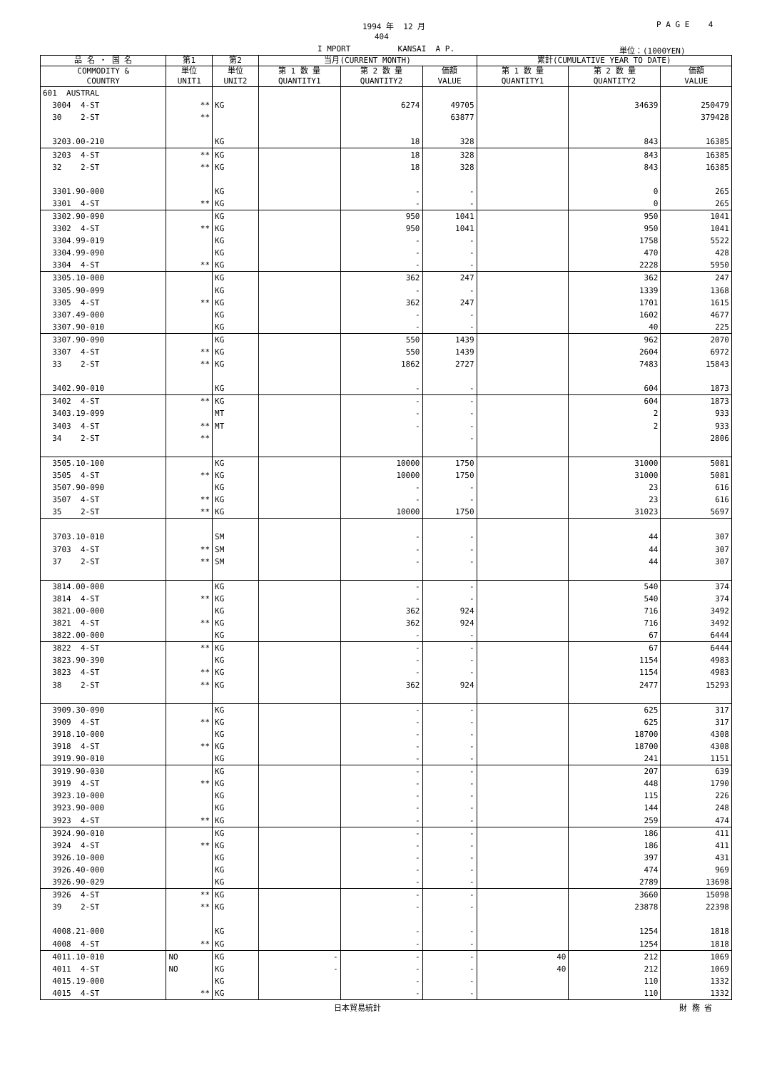1994 年 12 月
P A G E 4
404
I MPORT KANSAI A P.
単位：(1000YEN)
| 品 名 ・ 国 名 | 第1 | 第2 | 当月(CURRENT MONTH) | | | 累計(CUMULATIVE YEAR TO DATE) | | |
| --- | --- | --- | --- | --- | --- | --- | --- | --- |
| COMMODITY & COUNTRY | 単位 UNIT1 | 単位 UNIT2 | 第 1 数 量 QUANTITY1 | 第 2 数 量 QUANTITY2 | 価額 VALUE | 第 1 数 量 QUANTITY1 | 第 2 数 量 QUANTITY2 | 価額 VALUE |
| 601 AUSTRAL | | | | | | | | |
| 3004 4-ST | ** | KG | | 6274 | 49705 | | 34639 | 250479 |
| 30 2-ST | ** | | | | 63877 | | | 379428 |
| 3203.00-210 | | KG | | 18 | 328 | | 843 | 16385 |
| 3203 4-ST | ** | KG | | 18 | 328 | | 843 | 16385 |
| 32 2-ST | ** | KG | | 18 | 328 | | 843 | 16385 |
| 3301.90-000 | | KG | | - | - | | 0 | 265 |
| 3301 4-ST | ** | KG | | - | - | | 0 | 265 |
| 3302.90-090 | | KG | | 950 | 1041 | | 950 | 1041 |
| 3302 4-ST | ** | KG | | 950 | 1041 | | 950 | 1041 |
| 3304.99-019 | | KG | | - | - | | 1758 | 5522 |
| 3304.99-090 | | KG | | - | - | | 470 | 428 |
| 3304 4-ST | ** | KG | | - | - | | 2228 | 5950 |
| 3305.10-000 | | KG | | 362 | 247 | | 362 | 247 |
| 3305.90-099 | | KG | | - | - | | 1339 | 1368 |
| 3305 4-ST | ** | KG | | 362 | 247 | | 1701 | 1615 |
| 3307.49-000 | | KG | | - | - | | 1602 | 4677 |
| 3307.90-010 | | KG | | - | - | | 40 | 225 |
| 3307.90-090 | | KG | | 550 | 1439 | | 962 | 2070 |
| 3307 4-ST | ** | KG | | 550 | 1439 | | 2604 | 6972 |
| 33 2-ST | ** | KG | | 1862 | 2727 | | 7483 | 15843 |
| 3402.90-010 | | KG | | - | - | | 604 | 1873 |
| 3402 4-ST | ** | KG | | - | - | | 604 | 1873 |
| 3403.19-099 | | MT | | - | - | | 2 | 933 |
| 3403 4-ST | ** | MT | | - | - | | 2 | 933 |
| 34 2-ST | ** | | | | - | | | 2806 |
| 3505.10-100 | | KG | | 10000 | 1750 | | 31000 | 5081 |
| 3505 4-ST | ** | KG | | 10000 | 1750 | | 31000 | 5081 |
| 3507.90-090 | | KG | | - | - | | 23 | 616 |
| 3507 4-ST | ** | KG | | - | - | | 23 | 616 |
| 35 2-ST | ** | KG | | 10000 | 1750 | | 31023 | 5697 |
| 3703.10-010 | | SM | | - | - | | 44 | 307 |
| 3703 4-ST | ** | SM | | - | - | | 44 | 307 |
| 37 2-ST | ** | SM | | - | - | | 44 | 307 |
| 3814.00-000 | | KG | | - | - | | 540 | 374 |
| 3814 4-ST | ** | KG | | - | - | | 540 | 374 |
| 3821.00-000 | | KG | | 362 | 924 | | 716 | 3492 |
| 3821 4-ST | ** | KG | | 362 | 924 | | 716 | 3492 |
| 3822.00-000 | | KG | | - | - | | 67 | 6444 |
| 3822 4-ST | ** | KG | | - | - | | 67 | 6444 |
| 3823.90-390 | | KG | | - | - | | 1154 | 4983 |
| 3823 4-ST | ** | KG | | - | - | | 1154 | 4983 |
| 38 2-ST | ** | KG | | 362 | 924 | | 2477 | 15293 |
| 3909.30-090 | | KG | | - | - | | 625 | 317 |
| 3909 4-ST | ** | KG | | - | - | | 625 | 317 |
| 3918.10-000 | | KG | | - | - | | 18700 | 4308 |
| 3918 4-ST | ** | KG | | - | - | | 18700 | 4308 |
| 3919.90-010 | | KG | | - | - | | 241 | 1151 |
| 3919.90-030 | | KG | | - | - | | 207 | 639 |
| 3919 4-ST | ** | KG | | - | - | | 448 | 1790 |
| 3923.10-000 | | KG | | - | - | | 115 | 226 |
| 3923.90-000 | | KG | | - | - | | 144 | 248 |
| 3923 4-ST | ** | KG | | - | - | | 259 | 474 |
| 3924.90-010 | | KG | | - | - | | 186 | 411 |
| 3924 4-ST | ** | KG | | - | - | | 186 | 411 |
| 3926.10-000 | | KG | | - | - | | 397 | 431 |
| 3926.40-000 | | KG | | - | - | | 474 | 969 |
| 3926.90-029 | | KG | | - | - | | 2789 | 13698 |
| 3926 4-ST | ** | KG | | - | - | | 3660 | 15098 |
| 39 2-ST | ** | KG | | - | - | | 23878 | 22398 |
| 4008.21-000 | | KG | | - | - | | 1254 | 1818 |
| 4008 4-ST | ** | KG | | - | - | | 1254 | 1818 |
| 4011.10-010 | NO | KG | - | - | - | 40 | 212 | 1069 |
| 4011 4-ST | NO | KG | - | - | - | 40 | 212 | 1069 |
| 4015.19-000 | | KG | | - | - | | 110 | 1332 |
| 4015 4-ST | ** | KG | | - | - | | 110 | 1332 |
日本貿易統計 財 務 省